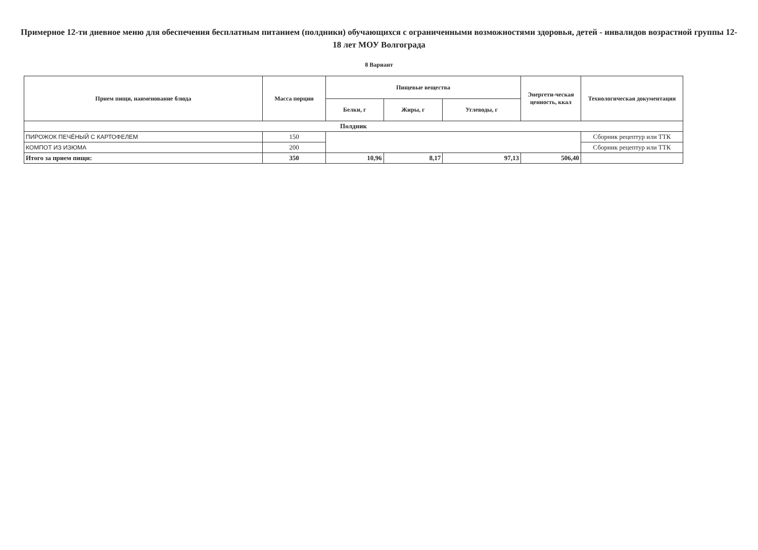Примерное 12-ти дневное меню для обеспечения бесплатным питанием (полдники) обучающихся с ограниченными возможностями здоровья, детей - инвалидов возрастной группы 12-18 лет МОУ Волгограда
8 Вариант
| Прием пищи, наименование блюда | Масса порции | Пищевые вещества | | | Энергети-ческая ценность, ккал | Технологическая документация |
| --- | --- | --- | --- | --- | --- | --- |
| | | Белки, г | Жиры, г | Углеводы, г | | |
| Полдник | | | | | | |
| ПИРОЖОК ПЕЧЁНЫЙ С КАРТОФЕЛЕМ | 150 | | | | | Сборник рецептур или ТТК |
| КОМПОТ ИЗ ИЗЮМА | 200 | | | | | Сборник рецептур или ТТК |
| Итого за прием пищи: | 350 | 10,96 | 8,17 | 97,13 | 506,40 | |